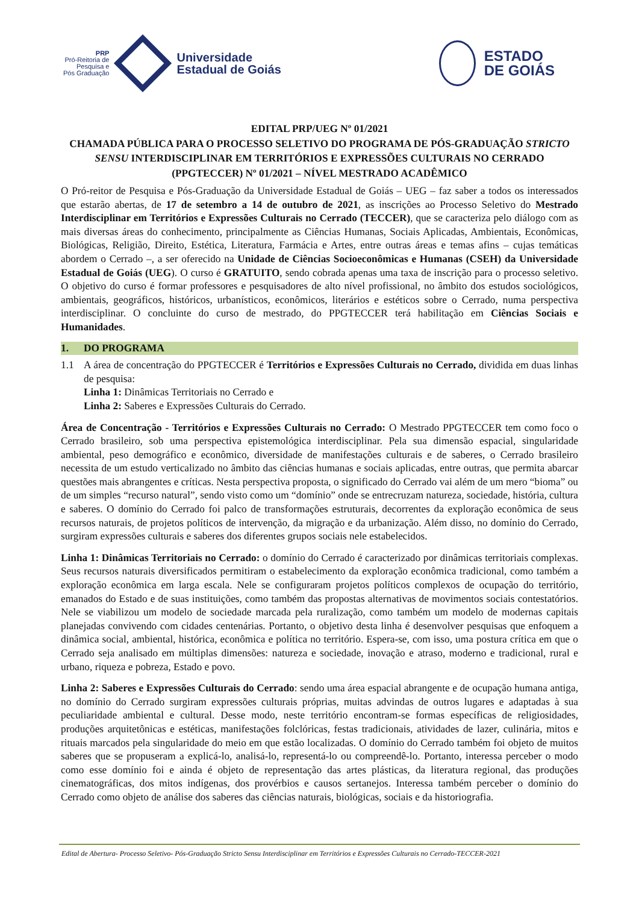PRP
Pró-Reitoria de
Pesquisa e
Pós Graduação
Universidade
Estadual de Goiás
ESTADO
DE GOIÁS
EDITAL PRP/UEG Nº 01/2021
CHAMADA PÚBLICA PARA O PROCESSO SELETIVO DO PROGRAMA DE PÓS-GRADUAÇÃO STRICTO SENSU INTERDISCIPLINAR EM TERRITÓRIOS E EXPRESSÕES CULTURAIS NO CERRADO (PPGTECCER) Nº 01/2021 – NÍVEL MESTRADO ACADÊMICO
O Pró-reitor de Pesquisa e Pós-Graduação da Universidade Estadual de Goiás – UEG – faz saber a todos os interessados que estarão abertas, de 17 de setembro a 14 de outubro de 2021, as inscrições ao Processo Seletivo do Mestrado Interdisciplinar em Territórios e Expressões Culturais no Cerrado (TECCER), que se caracteriza pelo diálogo com as mais diversas áreas do conhecimento, principalmente as Ciências Humanas, Sociais Aplicadas, Ambientais, Econômicas, Biológicas, Religião, Direito, Estética, Literatura, Farmácia e Artes, entre outras áreas e temas afins – cujas temáticas abordem o Cerrado –, a ser oferecido na Unidade de Ciências Socioeconômicas e Humanas (CSEH) da Universidade Estadual de Goiás (UEG). O curso é GRATUITO, sendo cobrada apenas uma taxa de inscrição para o processo seletivo. O objetivo do curso é formar professores e pesquisadores de alto nível profissional, no âmbito dos estudos sociológicos, ambientais, geográficos, históricos, urbanísticos, econômicos, literários e estéticos sobre o Cerrado, numa perspectiva interdisciplinar. O concluinte do curso de mestrado, do PPGTECCER terá habilitação em Ciências Sociais e Humanidades.
1. DO PROGRAMA
1.1 A área de concentração do PPGTECCER é Territórios e Expressões Culturais no Cerrado, dividida em duas linhas de pesquisa:
Linha 1: Dinâmicas Territoriais no Cerrado e
Linha 2: Saberes e Expressões Culturais do Cerrado.
Área de Concentração - Territórios e Expressões Culturais no Cerrado: O Mestrado PPGTECCER tem como foco o Cerrado brasileiro, sob uma perspectiva epistemológica interdisciplinar. Pela sua dimensão espacial, singularidade ambiental, peso demográfico e econômico, diversidade de manifestações culturais e de saberes, o Cerrado brasileiro necessita de um estudo verticalizado no âmbito das ciências humanas e sociais aplicadas, entre outras, que permita abarcar questões mais abrangentes e críticas. Nesta perspectiva proposta, o significado do Cerrado vai além de um mero “bioma” ou de um simples “recurso natural”, sendo visto como um “domínio” onde se entrecruzam natureza, sociedade, história, cultura e saberes. O domínio do Cerrado foi palco de transformações estruturais, decorrentes da exploração econômica de seus recursos naturais, de projetos políticos de intervenção, da migração e da urbanização. Além disso, no domínio do Cerrado, surgiram expressões culturais e saberes dos diferentes grupos sociais nele estabelecidos.
Linha 1: Dinâmicas Territoriais no Cerrado: o domínio do Cerrado é caracterizado por dinâmicas territoriais complexas. Seus recursos naturais diversificados permitiram o estabelecimento da exploração econômica tradicional, como também a exploração econômica em larga escala. Nele se configuraram projetos políticos complexos de ocupação do território, emanados do Estado e de suas instituições, como também das propostas alternativas de movimentos sociais contestatórios. Nele se viabilizou um modelo de sociedade marcada pela ruralização, como também um modelo de modernas capitais planejadas convivendo com cidades centenárias. Portanto, o objetivo desta linha é desenvolver pesquisas que enfoquem a dinâmica social, ambiental, histórica, econômica e política no território. Espera-se, com isso, uma postura crítica em que o Cerrado seja analisado em múltiplas dimensões: natureza e sociedade, inovação e atraso, moderno e tradicional, rural e urbano, riqueza e pobreza, Estado e povo.
Linha 2: Saberes e Expressões Culturais do Cerrado: sendo uma área espacial abrangente e de ocupação humana antiga, no domínio do Cerrado surgiram expressões culturais próprias, muitas advindas de outros lugares e adaptadas à sua peculiaridade ambiental e cultural. Desse modo, neste território encontram-se formas específicas de religiosidades, produções arquitetônicas e estéticas, manifestações folclóricas, festas tradicionais, atividades de lazer, culinária, mitos e rituais marcados pela singularidade do meio em que estão localizadas. O domínio do Cerrado também foi objeto de muitos saberes que se propuseram a explicá-lo, analisá-lo, representá-lo ou compreendê-lo. Portanto, interessa perceber o modo como esse domínio foi e ainda é objeto de representação das artes plásticas, da literatura regional, das produções cinematográficas, dos mitos indígenas, dos provérbios e causos sertanejos. Interessa também perceber o domínio do Cerrado como objeto de análise dos saberes das ciências naturais, biológicas, sociais e da historiografia.
Edital de Abertura- Processo Seletivo- Pós-Graduação Stricto Sensu Interdisciplinar em Territórios e Expressões Culturais no Cerrado-TECCER-2021